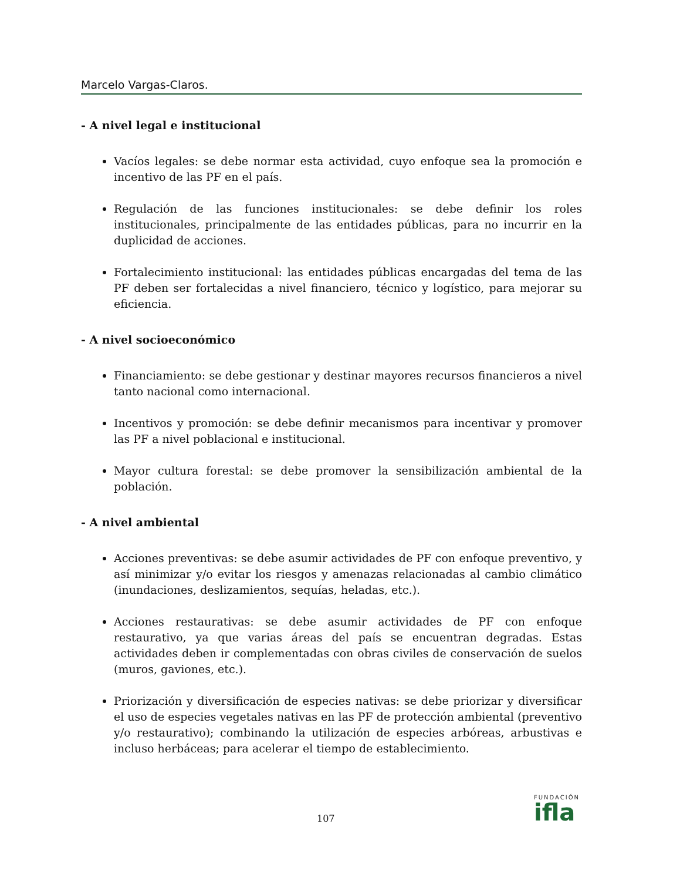Marcelo Vargas-Claros.
- A nivel legal e institucional
Vacíos legales: se debe normar esta actividad, cuyo enfoque sea la promoción e incentivo de las PF en el país.
Regulación de las funciones institucionales: se debe definir los roles institucionales, principalmente de las entidades públicas, para no incurrir en la duplicidad de acciones.
Fortalecimiento institucional: las entidades públicas encargadas del tema de las PF deben ser fortalecidas a nivel financiero, técnico y logístico, para mejorar su eficiencia.
- A nivel socioeconómico
Financiamiento: se debe gestionar y destinar mayores recursos financieros a nivel tanto nacional como internacional.
Incentivos y promoción: se debe definir mecanismos para incentivar y promover las PF a nivel poblacional e institucional.
Mayor cultura forestal: se debe promover la sensibilización ambiental de la población.
- A nivel ambiental
Acciones preventivas: se debe asumir actividades de PF con enfoque preventivo, y así minimizar y/o evitar los riesgos y amenazas relacionadas al cambio climático (inundaciones, deslizamientos, sequías, heladas, etc.).
Acciones restaurativas: se debe asumir actividades de PF con enfoque restaurativo, ya que varias áreas del país se encuentran degradas. Estas actividades deben ir complementadas con obras civiles de conservación de suelos (muros, gaviones, etc.).
Priorización y diversificación de especies nativas: se debe priorizar y diversificar el uso de especies vegetales nativas en las PF de protección ambiental (preventivo y/o restaurativo); combinando la utilización de especies arbóreas, arbustivas e incluso herbáceas; para acelerar el tiempo de establecimiento.
107
FUNDACIÓN
ifla